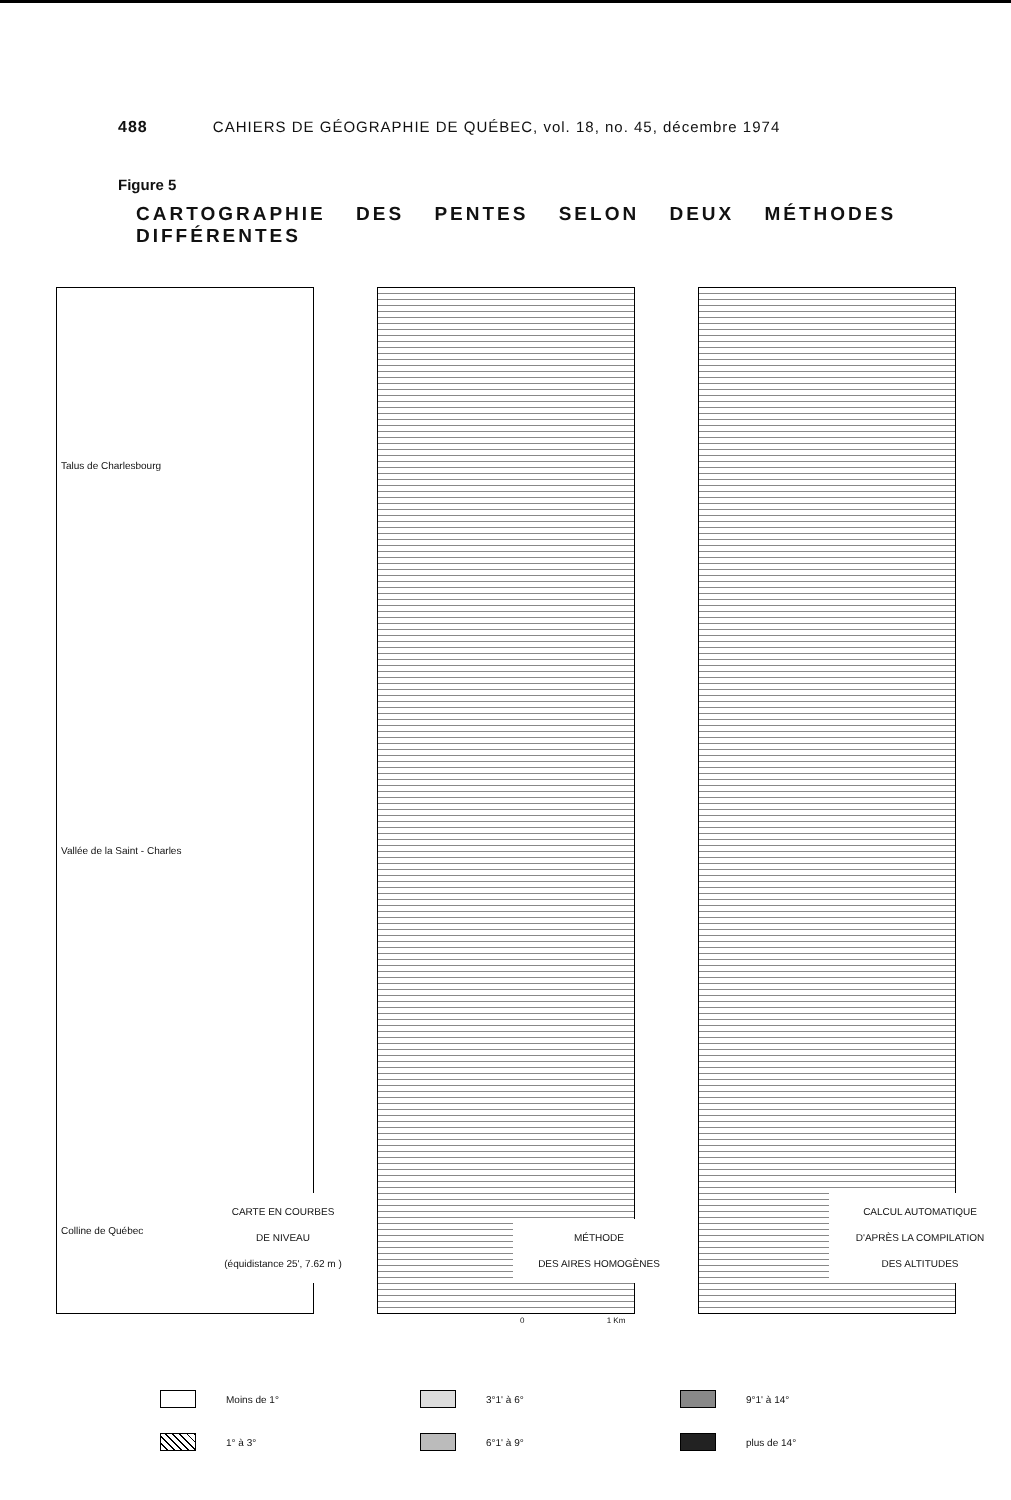488 CAHIERS DE GÉOGRAPHIE DE QUÉBEC, vol. 18, no. 45, décembre 1974
Figure 5
CARTOGRAPHIE DES PENTES SELON DEUX MÉTHODES DIFFÉRENTES
Talus de Charlesbourg
Vallée de la Saint - Charles
Colline de Québec
CARTE EN COURBES
DE NIVEAU
(équidistance 25', 7.62 m )
MÉTHODE
DES AIRES HOMOGÈNES
CALCUL AUTOMATIQUE
D'APRÈS LA COMPILATION
DES ALTITUDES
0 1 Km
Moins de 1°
3°1' à 6°
9°1' à 14°
1° à 3°
6°1' à 9°
plus de 14°